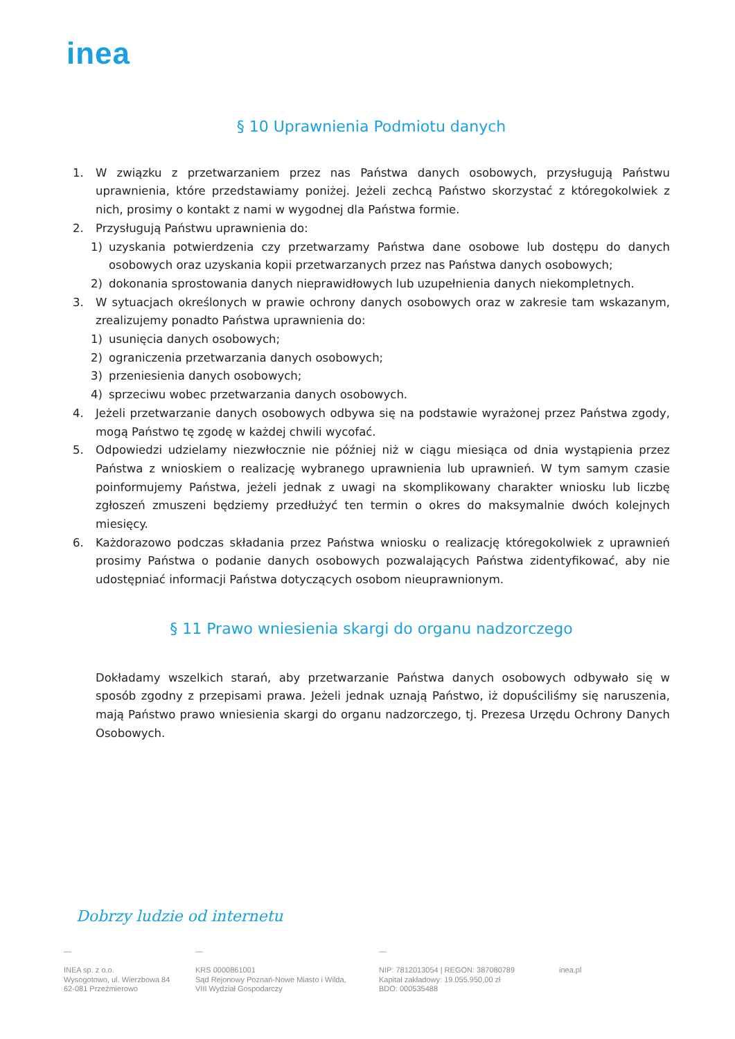inea
§ 10 Uprawnienia Podmiotu danych
1. W związku z przetwarzaniem przez nas Państwa danych osobowych, przysługują Państwu uprawnienia, które przedstawiamy poniżej. Jeżeli zechcą Państwo skorzystać z któregokolwiek z nich, prosimy o kontakt z nami w wygodnej dla Państwa formie.
2. Przysługują Państwu uprawnienia do:
1) uzyskania potwierdzenia czy przetwarzamy Państwa dane osobowe lub dostępu do danych osobowych oraz uzyskania kopii przetwarzanych przez nas Państwa danych osobowych;
2) dokonania sprostowania danych nieprawidłowych lub uzupełnienia danych niekompletnych.
3. W sytuacjach określonych w prawie ochrony danych osobowych oraz w zakresie tam wskazanym, zrealizujemy ponadto Państwa uprawnienia do:
1) usunięcia danych osobowych;
2) ograniczenia przetwarzania danych osobowych;
3) przeniesienia danych osobowych;
4) sprzeciwu wobec przetwarzania danych osobowych.
4. Jeżeli przetwarzanie danych osobowych odbywa się na podstawie wyrażonej przez Państwa zgody, mogą Państwo tę zgodę w każdej chwili wycofać.
5. Odpowiedzi udzielamy niezwłocznie nie później niż w ciągu miesiąca od dnia wystąpienia przez Państwa z wnioskiem o realizację wybranego uprawnienia lub uprawnień. W tym samym czasie poinformujemy Państwa, jeżeli jednak z uwagi na skomplikowany charakter wniosku lub liczbę zgłoszeń zmuszeni będziemy przedłużyć ten termin o okres do maksymalnie dwóch kolejnych miesięcy.
6. Każdorazowo podczas składania przez Państwa wniosku o realizację któregokolwiek z uprawnień prosimy Państwa o podanie danych osobowych pozwalających Państwa zidentyfikować, aby nie udostępniać informacji Państwa dotyczących osobom nieuprawnionym.
§ 11 Prawo wniesienia skargi do organu nadzorczego
Dokładamy wszelkich starań, aby przetwarzanie Państwa danych osobowych odbywało się w sposób zgodny z przepisami prawa. Jeżeli jednak uznają Państwo, iż dopuściliśmy się naruszenia, mają Państwo prawo wniesienia skargi do organu nadzorczego, tj. Prezesa Urzędu Ochrony Danych Osobowych.
Dobrzy ludzie od internetu
—
INEA sp. z o.o.
Wysogotowo, ul. Wierzbowa 84
62-081 Przeźmierowo
—
KRS 0000861001
Sąd Rejonowy Poznań-Nowe Miasto i Wilda,
VIII Wydział Gospodarczy
—
NIP: 7812013054 | REGON: 387080789
Kapitał zakładowy: 19.055.950,00 zł
BDO: 000535488
inea.pl